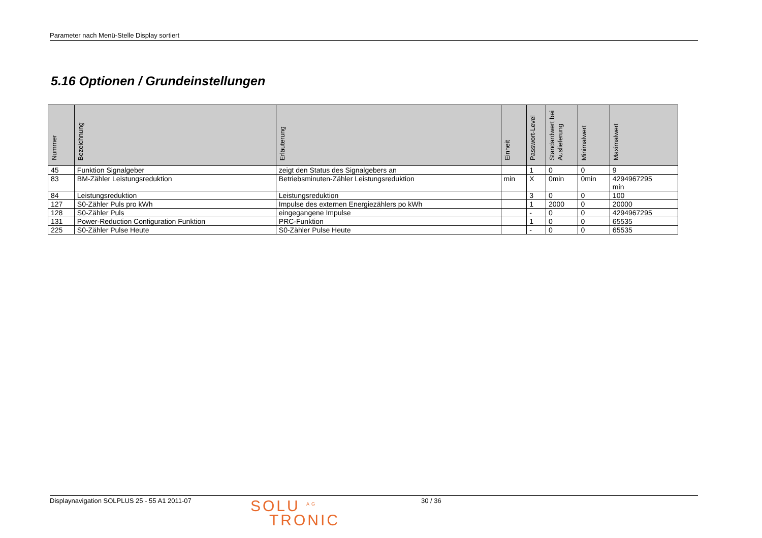Parameter nach Menü-Stelle Display sortiert
5.16 Optionen / Grundeinstellungen
| Nummer | Bezeichnung | Erläuterung | Einheit | Passwort-Level | Standardwert bei Auslieferung | Minimalwert | Maximalwert |
| --- | --- | --- | --- | --- | --- | --- | --- |
| 45 | Funktion Signalgeber | zeigt den Status des Signalgebers an | | 1 | 0 | 0 | 9 |
| 83 | BM-Zähler Leistungsreduktion | Betriebsminuten-Zähler Leistungsreduktion | min | X | 0min | 0min | 4294967295 min |
| 84 | Leistungsreduktion | Leistungsreduktion | | 3 | 0 | 0 | 100 |
| 127 | S0-Zähler Puls pro kWh | Impulse des externen Energiezählers po kWh | | 1 | 2000 | 0 | 20000 |
| 128 | S0-Zähler Puls | eingegangene Impulse | | - | 0 | 0 | 4294967295 |
| 131 | Power-Reduction Configuration Funktion | PRC-Funktion | | 1 | 0 | 0 | 65535 |
| 225 | S0-Zähler Pulse Heute | S0-Zähler Pulse Heute | | - | 0 | 0 | 65535 |
Displaynavigation SOLPLUS 25 - 55 A1 2011-07
SOLU <sup>AG</sup>
TRONIC
30 / 36